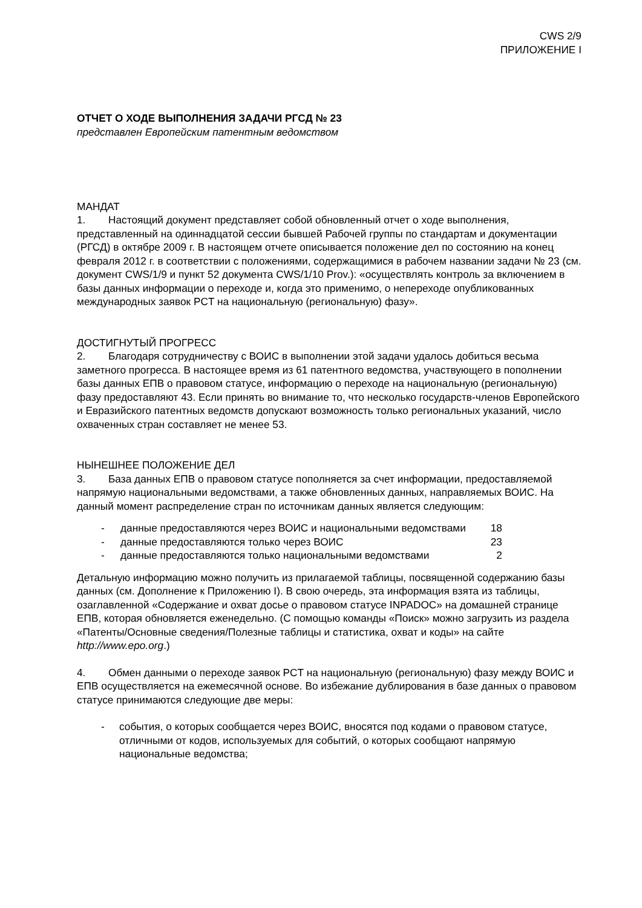CWS 2/9
ПРИЛОЖЕНИЕ I
ОТЧЕТ О ХОДЕ ВЫПОЛНЕНИЯ ЗАДАЧИ РГСД № 23
представлен Европейским патентным ведомством
МАНДАТ
1. Настоящий документ представляет собой обновленный отчет о ходе выполнения, представленный на одиннадцатой сессии бывшей Рабочей группы по стандартам и документации (РГСД) в октябре 2009 г. В настоящем отчете описывается положение дел по состоянию на конец февраля 2012 г. в соответствии с положениями, содержащимися в рабочем названии задачи № 23 (см. документ CWS/1/9 и пункт 52 документа CWS/1/10 Prov.): «осуществлять контроль за включением в базы данных информации о переходе и, когда это применимо, о непереходе опубликованных международных заявок PCT на национальную (региональную) фазу».
ДОСТИГНУТЫЙ ПРОГРЕСС
2. Благодаря сотрудничеству с ВОИС в выполнении этой задачи удалось добиться весьма заметного прогресса. В настоящее время из 61 патентного ведомства, участвующего в пополнении базы данных ЕПВ о правовом статусе, информацию о переходе на национальную (региональную) фазу предоставляют 43. Если принять во внимание то, что несколько государств-членов Европейского и Евразийского патентных ведомств допускают возможность только региональных указаний, число охваченных стран составляет не менее 53.
НЫНЕШНЕЕ ПОЛОЖЕНИЕ ДЕЛ
3. База данных ЕПВ о правовом статусе пополняется за счет информации, предоставляемой напрямую национальными ведомствами, а также обновленных данных, направляемых ВОИС. На данный момент распределение стран по источникам данных является следующим:
| - | данные предоставляются через ВОИС и национальными ведомствами | 18 |
| - | данные предоставляются только через ВОИС | 23 |
| - | данные предоставляются только национальными ведомствами | 2 |
Детальную информацию можно получить из прилагаемой таблицы, посвященной содержанию базы данных (см. Дополнение к Приложению I). В свою очередь, эта информация взята из таблицы, озаглавленной «Содержание и охват досье о правовом статусе INPADOC» на домашней странице ЕПВ, которая обновляется еженедельно. (С помощью команды «Поиск» можно загрузить из раздела «Патенты/Основные сведения/Полезные таблицы и статистика, охват и коды» на сайте http://www.epo.org.)
4. Обмен данными о переходе заявок PCT на национальную (региональную) фазу между ВОИС и ЕПВ осуществляется на ежемесячной основе. Во избежание дублирования в базе данных о правовом статусе принимаются следующие две меры:
- события, о которых сообщается через ВОИС, вносятся под кодами о правовом статусе, отличными от кодов, используемых для событий, о которых сообщают напрямую национальные ведомства;